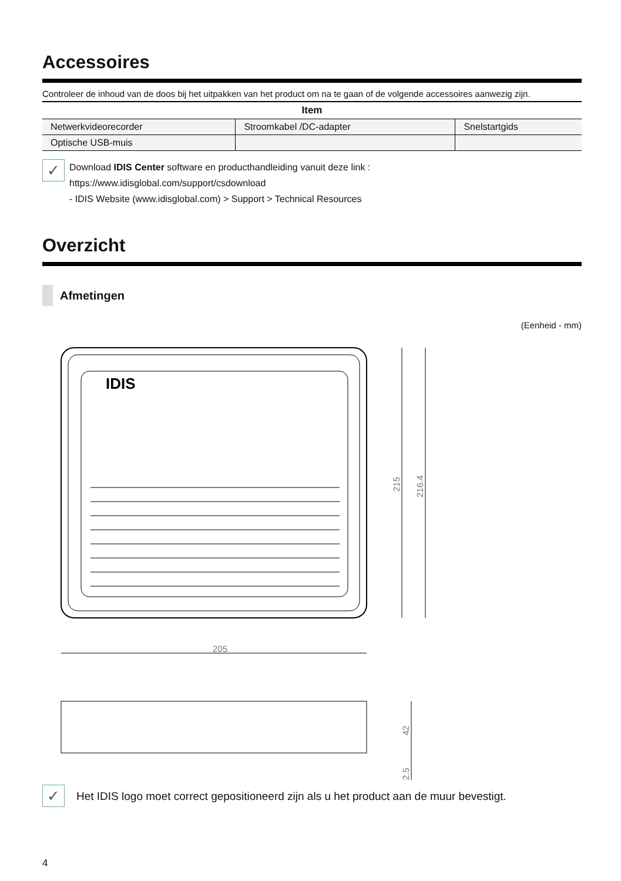Accessoires
Controleer de inhoud van de doos bij het uitpakken van het product om na te gaan of de volgende accessoires aanwezig zijn.
| Item | | |
| --- | --- | --- |
| Netwerkvideorecorder | Stroomkabel /DC-adapter | Snelstartgids |
| Optische USB-muis | | |
✓
Download IDIS Center software en producthandleiding vanuit deze link :
https://www.idisglobal.com/support/csdownload
- IDIS Website (www.idisglobal.com) > Support > Technical Resources
Overzicht
Afmetingen
(Eenheid - mm)
IDIS
205
215
216.4
42
2.5
✓
Het IDIS logo moet correct gepositioneerd zijn als u het product aan de muur bevestigt.
4